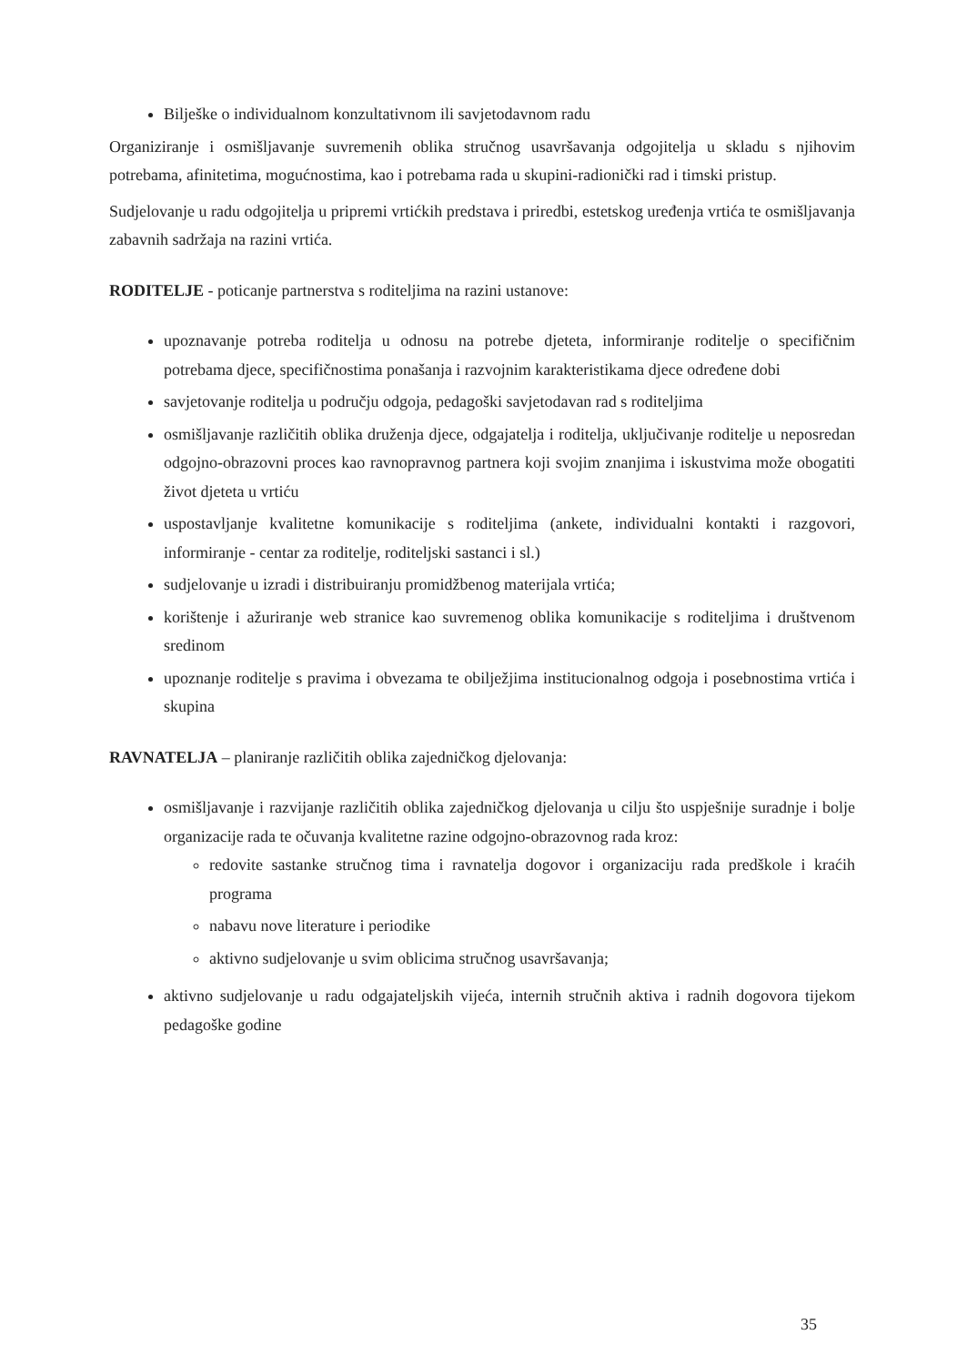Bilješke o individualnom konzultativnom ili savjetodavnom radu
Organiziranje i osmišljavanje suvremenih oblika stručnog usavršavanja odgojitelja u skladu s njihovim potrebama, afinitetima, mogućnostima, kao i potrebama rada u skupini-radionički rad i timski pristup.
Sudjelovanje u radu odgojitelja u pripremi vrtićkih predstava i priredbi, estetskog uređenja vrtića te osmišljavanja zabavnih sadržaja na razini vrtića.
RODITELJE - poticanje partnerstva s roditeljima na razini ustanove:
upoznavanje potreba roditelja u odnosu na potrebe djeteta, informiranje roditelje o specifičnim potrebama djece, specifičnostima ponašanja i razvojnim karakteristikama djece određene dobi
savjetovanje roditelja u području odgoja, pedagoški savjetodavan rad s roditeljima
osmišljavanje različitih oblika druženja djece, odgajatelja i roditelja, uključivanje roditelje u neposredan odgojno-obrazovni proces kao ravnopravnog partnera koji svojim znanjima i iskustvima može obogatiti život djeteta u vrtiću
uspostavljanje kvalitetne komunikacije s roditeljima (ankete, individualni kontakti i razgovori, informiranje - centar za roditelje, roditeljski sastanci i sl.)
sudjelovanje u izradi i distribuiranju promidžbenog materijala vrtića;
korištenje i ažuriranje web stranice kao suvremenog oblika komunikacije s roditeljima i društvenom sredinom
upoznanje roditelje s pravima i obvezama te obilježjima institucionalnog odgoja i posebnostima vrtića i skupina
RAVNATELJA – planiranje različitih oblika zajedničkog djelovanja:
osmišljavanje i razvijanje različitih oblika zajedničkog djelovanja u cilju što uspješnije suradnje i bolje organizacije rada te očuvanja kvalitetne razine odgojno-obrazovnog rada kroz:
redovite sastanke stručnog tima i ravnatelja dogovor i organizaciju rada predškole i kraćih programa
nabavu nove literature i periodike
aktivno sudjelovanje u svim oblicima stručnog usavršavanja;
aktivno sudjelovanje u radu odgajateljskih vijeća, internih stručnih aktiva i radnih dogovora tijekom pedagoške godine
35